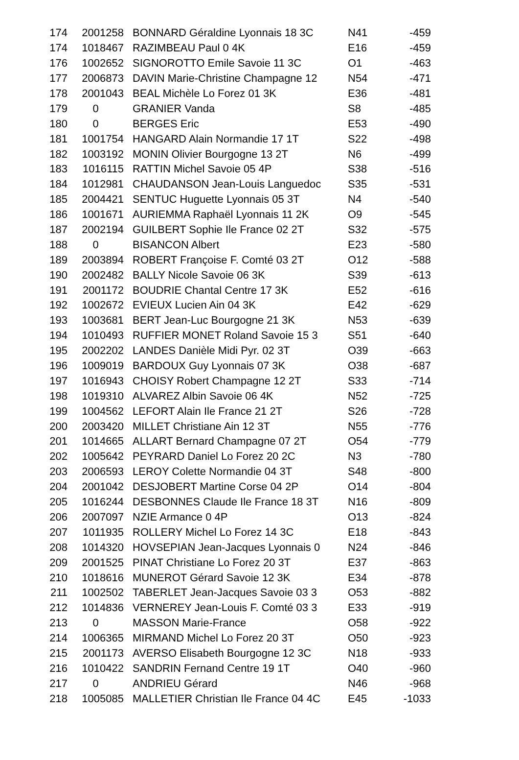| 174 | 2001258 | BONNARD Géraldine Lyonnais 18 3C | N41 | -459 |
| 174 | 1018467 | RAZIMBEAU Paul 0 4K | E16 | -459 |
| 176 | 1002652 | SIGNOROTTO Emile Savoie 11 3C | O1 | -463 |
| 177 | 2006873 | DAVIN Marie-Christine Champagne 12 | N54 | -471 |
| 178 | 2001043 | BEAL Michèle Lo Forez 01 3K | E36 | -481 |
| 179 | 0 | GRANIER Vanda | S8 | -485 |
| 180 | 0 | BERGES Eric | E53 | -490 |
| 181 | 1001754 | HANGARD Alain Normandie 17 1T | S22 | -498 |
| 182 | 1003192 | MONIN Olivier Bourgogne 13 2T | N6 | -499 |
| 183 | 1016115 | RATTIN Michel Savoie 05 4P | S38 | -516 |
| 184 | 1012981 | CHAUDANSON Jean-Louis Languedoc | S35 | -531 |
| 185 | 2004421 | SENTUC Huguette Lyonnais 05 3T | N4 | -540 |
| 186 | 1001671 | AURIEMMA Raphaël Lyonnais 11 2K | O9 | -545 |
| 187 | 2002194 | GUILBERT Sophie Ile France 02 2T | S32 | -575 |
| 188 | 0 | BISANCON Albert | E23 | -580 |
| 189 | 2003894 | ROBERT Françoise F. Comté 03 2T | O12 | -588 |
| 190 | 2002482 | BALLY Nicole Savoie 06 3K | S39 | -613 |
| 191 | 2001172 | BOUDRIE Chantal Centre 17 3K | E52 | -616 |
| 192 | 1002672 | EVIEUX Lucien Ain 04 3K | E42 | -629 |
| 193 | 1003681 | BERT Jean-Luc Bourgogne 21 3K | N53 | -639 |
| 194 | 1010493 | RUFFIER MONET Roland Savoie 15 3 | S51 | -640 |
| 195 | 2002202 | LANDES Danièle Midi Pyr. 02 3T | O39 | -663 |
| 196 | 1009019 | BARDOUX Guy Lyonnais 07 3K | O38 | -687 |
| 197 | 1016943 | CHOISY Robert Champagne 12 2T | S33 | -714 |
| 198 | 1019310 | ALVAREZ Albin Savoie 06 4K | N52 | -725 |
| 199 | 1004562 | LEFORT Alain Ile France 21 2T | S26 | -728 |
| 200 | 2003420 | MILLET Christiane Ain 12 3T | N55 | -776 |
| 201 | 1014665 | ALLART Bernard Champagne 07 2T | O54 | -779 |
| 202 | 1005642 | PEYRARD Daniel Lo Forez 20 2C | N3 | -780 |
| 203 | 2006593 | LEROY Colette Normandie 04 3T | S48 | -800 |
| 204 | 2001042 | DESJOBERT Martine Corse 04 2P | O14 | -804 |
| 205 | 1016244 | DESBONNES Claude Ile France 18 3T | N16 | -809 |
| 206 | 2007097 | NZIE Armance 0 4P | O13 | -824 |
| 207 | 1011935 | ROLLERY Michel Lo Forez 14 3C | E18 | -843 |
| 208 | 1014320 | HOVSEPIAN Jean-Jacques Lyonnais 0 | N24 | -846 |
| 209 | 2001525 | PINAT Christiane Lo Forez 20 3T | E37 | -863 |
| 210 | 1018616 | MUNEROT Gérard Savoie 12 3K | E34 | -878 |
| 211 | 1002502 | TABERLET Jean-Jacques Savoie 03 3 | O53 | -882 |
| 212 | 1014836 | VERNEREY Jean-Louis F. Comté 03 3 | E33 | -919 |
| 213 | 0 | MASSON Marie-France | O58 | -922 |
| 214 | 1006365 | MIRMAND Michel Lo Forez 20 3T | O50 | -923 |
| 215 | 2001173 | AVERSO Elisabeth Bourgogne 12 3C | N18 | -933 |
| 216 | 1010422 | SANDRIN Fernand Centre 19 1T | O40 | -960 |
| 217 | 0 | ANDRIEU Gérard | N46 | -968 |
| 218 | 1005085 | MALLETIER Christian Ile France 04 4C | E45 | -1033 |